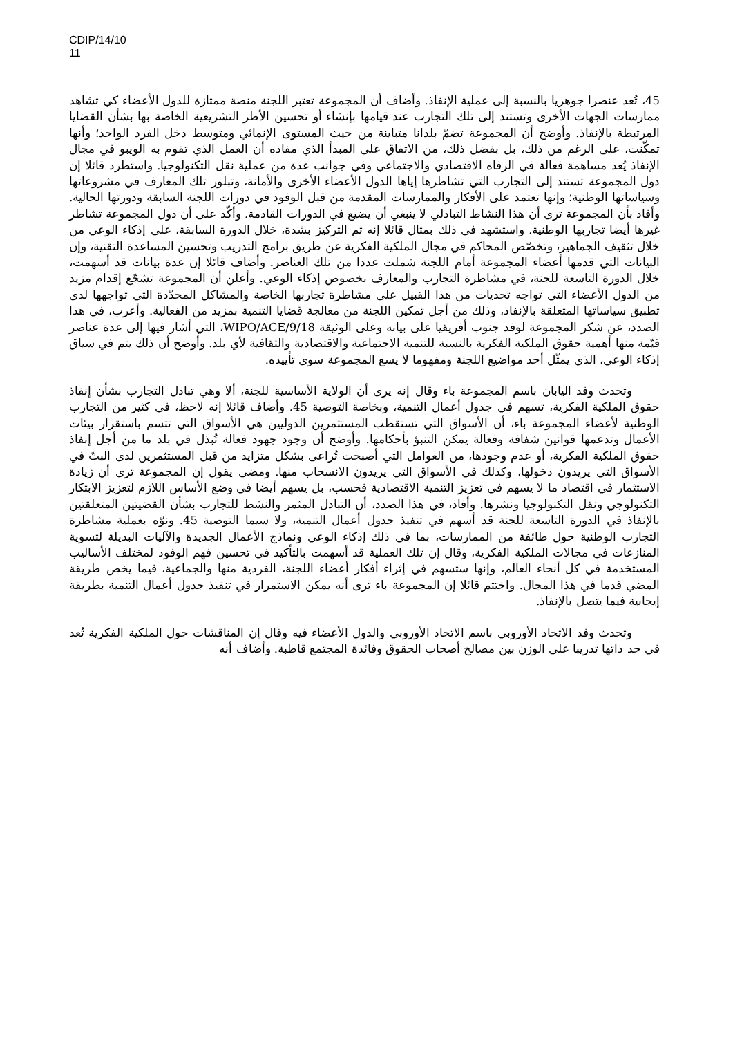CDIP/14/10
11
45، تُعد عنصرا جوهريا بالنسبة إلى عملية الإنفاذ. وأضاف أن المجموعة تعتبر اللجنة منصة ممتازة للدول الأعضاء كي تشاهد ممارسات الجهات الأخرى وتستند إلى تلك التجارب عند قيامها بإنشاء أو تحسين الأطر التشريعية الخاصة بها بشأن القضايا المرتبطة بالإنفاذ. وأوضح أن المجموعة تضمّ بلدانا متباينة من حيث المستوى الإنمائي ومتوسط دخل الفرد الواحد؛ وأنها تمكّنت، على الرغم من ذلك، بل بفضل ذلك، من الاتفاق على المبدأ الذي مفاده أن العمل الذي تقوم به الويبو في مجال الإنفاذ يُعد مساهمة فعالة في الرفاه الاقتصادي والاجتماعي وفي جوانب عدة من عملية نقل التكنولوجيا. واستطرد قائلا إن دول المجموعة تستند إلى التجارب التي تشاطرها إياها الدول الأعضاء الأخرى والأمانة، وتبلور تلك المعارف في مشروعاتها وسياساتها الوطنية؛ وإنها تعتمد على الأفكار والممارسات المقدمة من قبل الوفود في دورات اللجنة السابقة ودورتها الحالية. وأفاد بأن المجموعة ترى أن هذا النشاط التبادلي لا ينبغي أن يضيع في الدورات القادمة. وأكّد على أن دول المجموعة تشاطر غيرها أيضا تجاربها الوطنية. واستشهد في ذلك بمثال قائلا إنه تم التركيز بشدة، خلال الدورة السابقة، على إذكاء الوعي من خلال تثقيف الجماهير، وتخصّص المحاكم في مجال الملكية الفكرية عن طريق برامج التدريب وتحسين المساعدة التقنية، وإن البيانات التي قدمها أعضاء المجموعة أمام اللجنة شملت عددا من تلك العناصر. وأضاف قائلا إن عدة بيانات قد أسهمت، خلال الدورة التاسعة للجنة، في مشاطرة التجارب والمعارف بخصوص إذكاء الوعي. وأعلن أن المجموعة تشجّع إقدام مزيد من الدول الأعضاء التي تواجه تحديات من هذا القبيل على مشاطرة تجاربها الخاصة والمشاكل المحدّدة التي تواجهها لدى تطبيق سياساتها المتعلقة بالإنفاذ، وذلك من أجل تمكين اللجنة من معالجة قضايا التنمية بمزيد من الفعالية. وأعرب، في هذا الصدد، عن شكر المجموعة لوفد جنوب أفريقيا على بيانه وعلى الوثيقة WIPO/ACE/9/18، التي أشار فيها إلى عدة عناصر قيّمة منها أهمية حقوق الملكية الفكرية بالنسبة للتنمية الاجتماعية والاقتصادية والثقافية لأي بلد. وأوضح أن ذلك يتم في سياق إذكاء الوعي، الذي يمثّل أحد مواضيع اللجنة ومفهوما لا يسع المجموعة سوى تأييده.
وتحدث وفد اليابان باسم المجموعة باء وقال إنه يرى أن الولاية الأساسية للجنة، ألا وهي تبادل التجارب بشأن إنفاذ حقوق الملكية الفكرية، تسهم في جدول أعمال التنمية، وبخاصة التوصية 45. وأضاف قائلا إنه لاحظ، في كثير من التجارب الوطنية لأعضاء المجموعة باء، أن الأسواق التي تستقطب المستثمرين الدوليين هي الأسواق التي تتسم باستقرار بيئات الأعمال وتدعمها قوانين شفافة وفعالة يمكن التنبؤ بأحكامها. وأوضح أن وجود جهود فعالة تُبذل في بلد ما من أجل إنفاذ حقوق الملكية الفكرية، أو عدم وجودها، من العوامل التي أصبحت تُراعى بشكل متزايد من قبل المستثمرين لدى البتّ في الأسواق التي يريدون دخولها، وكذلك في الأسواق التي يريدون الانسحاب منها. ومضى يقول إن المجموعة ترى أن زيادة الاستثمار في اقتصاد ما لا يسهم في تعزيز التنمية الاقتصادية فحسب، بل يسهم أيضا في وضع الأساس اللازم لتعزيز الابتكار التكنولوجي ونقل التكنولوجيا ونشرها. وأفاد، في هذا الصدد، أن التبادل المثمر والنشط للتجارب بشأن القضيتين المتعلقتين بالإنفاذ في الدورة التاسعة للجنة قد أسهم في تنفيذ جدول أعمال التنمية، ولا سيما التوصية 45. ونوّه بعملية مشاطرة التجارب الوطنية حول طائفة من الممارسات، بما في ذلك إذكاء الوعي ونماذج الأعمال الجديدة والآليات البديلة لتسوية المنازعات في مجالات الملكية الفكرية، وقال إن تلك العملية قد أسهمت بالتأكيد في تحسين فهم الوفود لمختلف الأساليب المستخدمة في كل أنحاء العالم، وإنها ستسهم في إثراء أفكار أعضاء اللجنة، الفردية منها والجماعية، فيما يخص طريقة المضي قدما في هذا المجال. واختتم قائلا إن المجموعة باء ترى أنه يمكن الاستمرار في تنفيذ جدول أعمال التنمية بطريقة إيجابية فيما يتصل بالإنفاذ.
وتحدث وفد الاتحاد الأوروبي باسم الاتحاد الأوروبي والدول الأعضاء فيه وقال إن المناقشات حول الملكية الفكرية تُعد في حد ذاتها تدريبا على الوزن بين مصالح أصحاب الحقوق وفائدة المجتمع قاطبة. وأضاف أنه